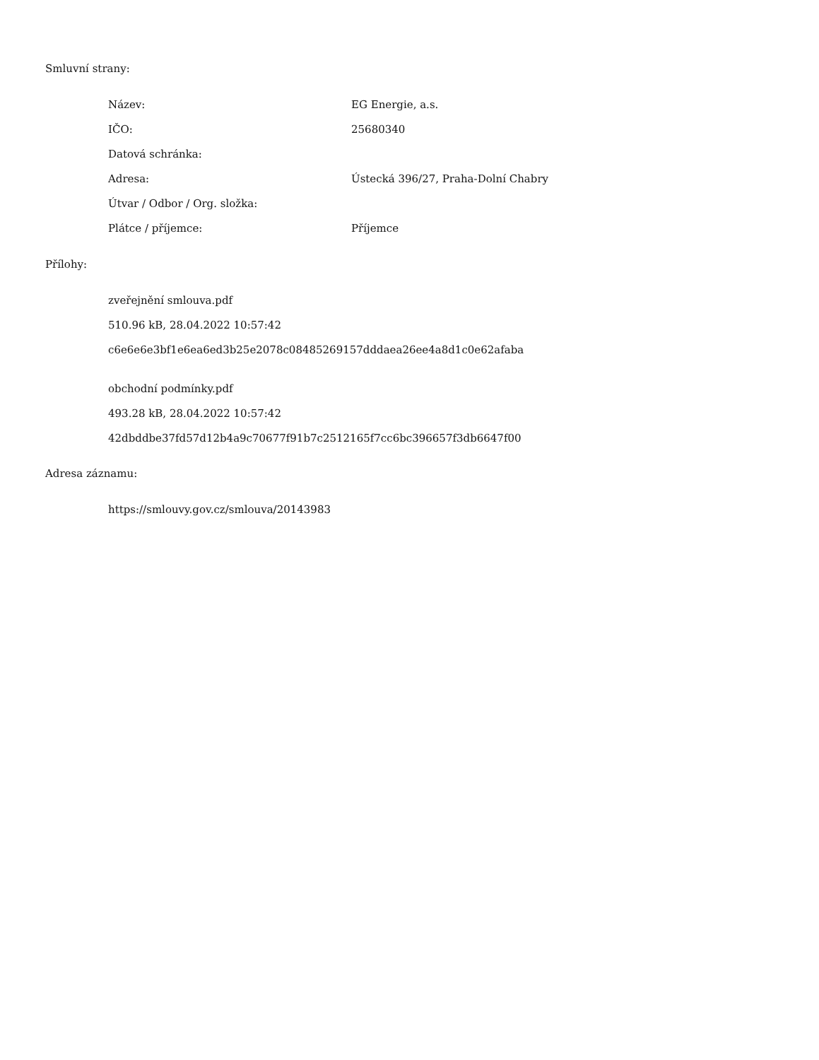Smluvní strany:
Název: EG Energie, a.s.
IČO: 25680340
Datová schránka:
Adresa:
Ústecká 396/27, Praha-Dolní Chabry
Útvar / Odbor / Org. složka:
Plátce / příjemce: Příjemce
Přílohy:
zveřejnění smlouva.pdf
510.96 kB, 28.04.2022 10:57:42
c6e6e6e3bf1e6ea6ed3b25e2078c08485269157dddaea26ee4a8d1c0e62afaba
obchodní podmínky.pdf
493.28 kB, 28.04.2022 10:57:42
42dbddbe37fd57d12b4a9c70677f91b7c2512165f7cc6bc396657f3db6647f00
Adresa záznamu:
https://smlouvy.gov.cz/smlouva/20143983